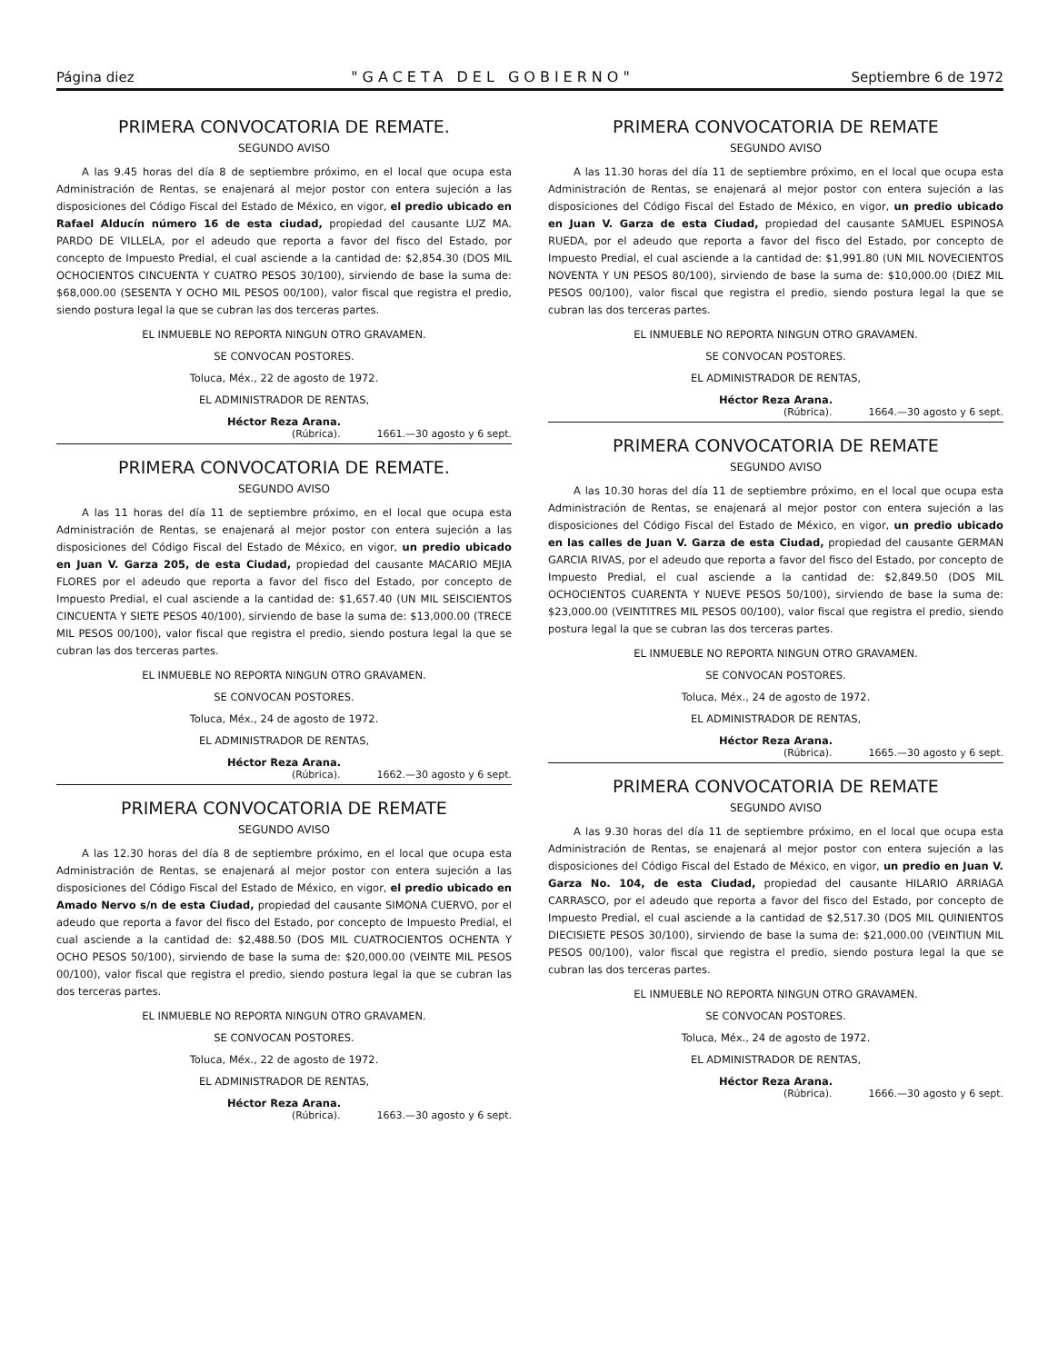Página diez "GACETA DEL GOBIERNO" Septiembre 6 de 1972
PRIMERA CONVOCATORIA DE REMATE.
SEGUNDO AVISO
A las 9.45 horas del día 8 de septiembre próximo, en el local que ocupa esta Administración de Rentas, se enajenará al mejor postor con entera sujeción a las disposiciones del Código Fiscal del Estado de México, en vigor, el predio ubicado en Rafael Alducín número 16 de esta ciudad, propiedad del causante LUZ MA. PARDO DE VILLELA, por el adeudo que reporta a favor del fisco del Estado, por concepto de Impuesto Predial, el cual asciende a la cantidad de: $2,854.30 (DOS MIL OCHOCIENTOS CINCUENTA Y CUATRO PESOS 30/100), sirviendo de base la suma de: $68,000.00 (SESENTA Y OCHO MIL PESOS 00/100), valor fiscal que registra el predio, siendo postura legal la que se cubran las dos terceras partes.
EL INMUEBLE NO REPORTA NINGUN OTRO GRAVAMEN.
SE CONVOCAN POSTORES.
Toluca, Méx., 22 de agosto de 1972.
EL ADMINISTRADOR DE RENTAS,
Héctor Reza Arana.
(Rúbrica). 1661.—30 agosto y 6 sept.
PRIMERA CONVOCATORIA DE REMATE.
SEGUNDO AVISO
A las 11 horas del día 11 de septiembre próximo, en el local que ocupa esta Administración de Rentas, se enajenará al mejor postor con entera sujeción a las disposiciones del Código Fiscal del Estado de México, en vigor, un predio ubicado en Juan V. Garza 205, de esta Ciudad, propiedad del causante MACARIO MEJIA FLORES por el adeudo que reporta a favor del fisco del Estado, por concepto de Impuesto Predial, el cual asciende a la cantidad de: $1,657.40 (UN MIL SEISCIENTOS CINCUENTA Y SIETE PESOS 40/100), sirviendo de base la suma de: $13,000.00 (TRECE MIL PESOS 00/100), valor fiscal que registra el predio, siendo postura legal la que se cubran las dos terceras partes.
EL INMUEBLE NO REPORTA NINGUN OTRO GRAVAMEN.
SE CONVOCAN POSTORES.
Toluca, Méx., 24 de agosto de 1972.
EL ADMINISTRADOR DE RENTAS,
Héctor Reza Arana.
(Rúbrica). 1662.—30 agosto y 6 sept.
PRIMERA CONVOCATORIA DE REMATE
SEGUNDO AVISO
A las 12.30 horas del día 8 de septiembre próximo, en el local que ocupa esta Administración de Rentas, se enajenará al mejor postor con entera sujeción a las disposiciones del Código Fiscal del Estado de México, en vigor, el predio ubicado en Amado Nervo s/n de esta Ciudad, propiedad del causante SIMONA CUERVO, por el adeudo que reporta a favor del fisco del Estado, por concepto de Impuesto Predial, el cual asciende a la cantidad de: $2,488.50 (DOS MIL CUATROCIENTOS OCHENTA Y OCHO PESOS 50/100), sirviendo de base la suma de: $20,000.00 (VEINTE MIL PESOS 00/100), valor fiscal que registra el predio, siendo postura legal la que se cubran las dos terceras partes.
EL INMUEBLE NO REPORTA NINGUN OTRO GRAVAMEN.
SE CONVOCAN POSTORES.
Toluca, Méx., 22 de agosto de 1972.
EL ADMINISTRADOR DE RENTAS,
Héctor Reza Arana.
(Rúbrica). 1663.—30 agosto y 6 sept.
PRIMERA CONVOCATORIA DE REMATE
SEGUNDO AVISO
A las 11.30 horas del día 11 de septiembre próximo, en el local que ocupa esta Administración de Rentas, se enajenará al mejor postor con entera sujeción a las disposiciones del Código Fiscal del Estado de México, en vigor, un predio ubicado en Juan V. Garza de esta Ciudad, propiedad del causante SAMUEL ESPINOSA RUEDA, por el adeudo que reporta a favor del fisco del Estado, por concepto de Impuesto Predial, el cual asciende a la cantidad de: $1,991.80 (UN MIL NOVECIENTOS NOVENTA Y UN PESOS 80/100), sirviendo de base la suma de: $10,000.00 (DIEZ MIL PESOS 00/100), valor fiscal que registra el predio, siendo postura legal la que se cubran las dos terceras partes.
EL INMUEBLE NO REPORTA NINGUN OTRO GRAVAMEN.
SE CONVOCAN POSTORES.
EL ADMINISTRADOR DE RENTAS,
Héctor Reza Arana.
(Rúbrica). 1664.—30 agosto y 6 sept.
PRIMERA CONVOCATORIA DE REMATE
SEGUNDO AVISO
A las 10.30 horas del día 11 de septiembre próximo, en el local que ocupa esta Administración de Rentas, se enajenará al mejor postor con entera sujeción a las disposiciones del Código Fiscal del Estado de México, en vigor, un predio ubicado en las calles de Juan V. Garza de esta Ciudad, propiedad del causante GERMAN GARCIA RIVAS, por el adeudo que reporta a favor del fisco del Estado, por concepto de Impuesto Predial, el cual asciende a la cantidad de: $2,849.50 (DOS MIL OCHOCIENTOS CUARENTA Y NUEVE PESOS 50/100), sirviendo de base la suma de: $23,000.00 (VEINTITRES MIL PESOS 00/100), valor fiscal que registra el predio, siendo postura legal la que se cubran las dos terceras partes.
EL INMUEBLE NO REPORTA NINGUN OTRO GRAVAMEN.
SE CONVOCAN POSTORES.
Toluca, Méx., 24 de agosto de 1972.
EL ADMINISTRADOR DE RENTAS,
Héctor Reza Arana.
(Rúbrica). 1665.—30 agosto y 6 sept.
PRIMERA CONVOCATORIA DE REMATE
SEGUNDO AVISO
A las 9.30 horas del día 11 de septiembre próximo, en el local que ocupa esta Administración de Rentas, se enajenará al mejor postor con entera sujeción a las disposiciones del Código Fiscal del Estado de México, en vigor, un predio en Juan V. Garza No. 104, de esta Ciudad, propiedad del causante HILARIO ARRIAGA CARRASCO, por el adeudo que reporta a favor del fisco del Estado, por concepto de Impuesto Predial, el cual asciende a la cantidad de $2,517.30 (DOS MIL QUINIENTOS DIECISIETE PESOS 30/100), sirviendo de base la suma de: $21,000.00 (VEINTIUN MIL PESOS 00/100), valor fiscal que registra el predio, siendo postura legal la que se cubran las dos terceras partes.
EL INMUEBLE NO REPORTA NINGUN OTRO GRAVAMEN.
SE CONVOCAN POSTORES.
Toluca, Méx., 24 de agosto de 1972.
EL ADMINISTRADOR DE RENTAS,
Héctor Reza Arana.
(Rúbrica). 1666.—30 agosto y 6 sept.